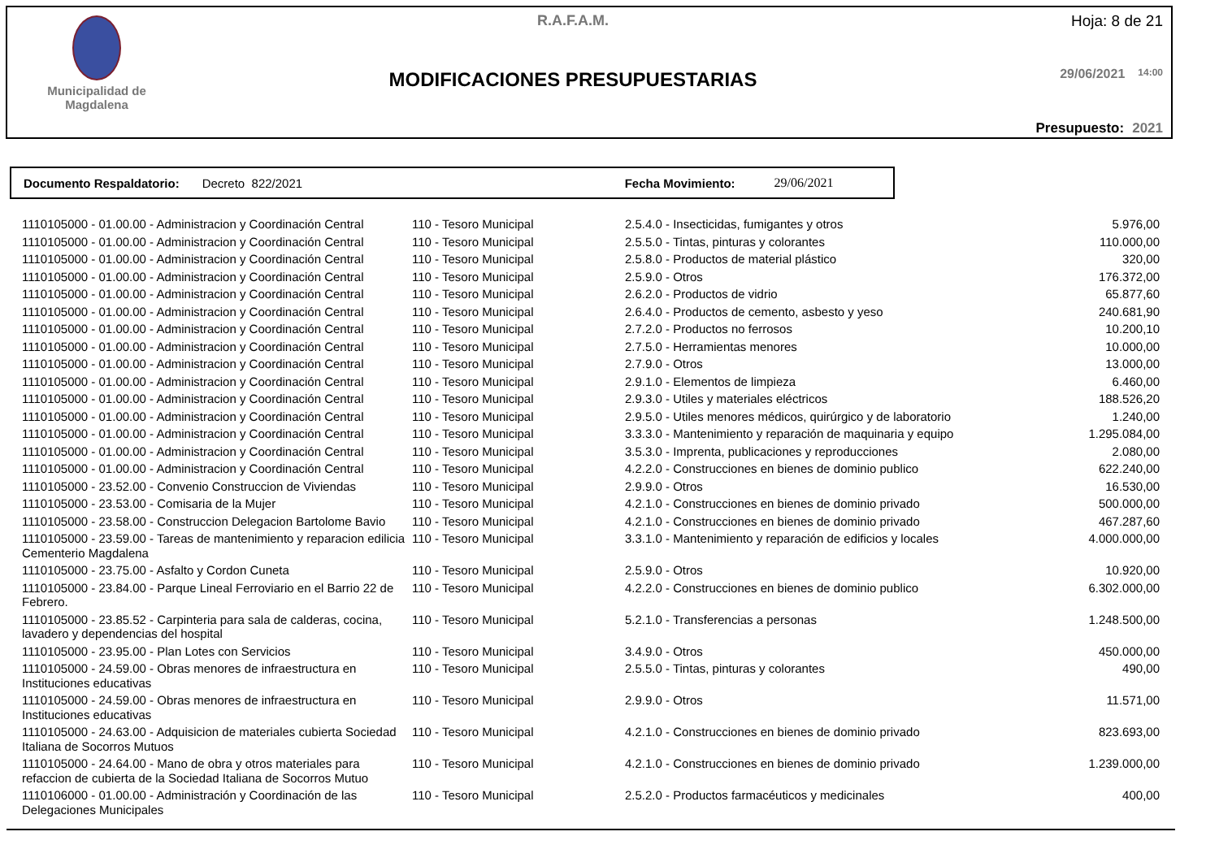Municipalidad de
Magdalena
R.A.F.A.M.
MODIFICACIONES PRESUPUESTARIAS
Hoja: 8 de 21
29/06/2021 14:00
Presupuesto: 2021
Documento Respaldatorio: Decreto 822/2021 Fecha Movimiento: 29/06/2021
| 1110105000 - 01.00.00 - Administracion y Coordinación Central | 110 - Tesoro Municipal | 2.5.4.0 - Insecticidas, fumigantes y otros | 5.976,00 |
| 1110105000 - 01.00.00 - Administracion y Coordinación Central | 110 - Tesoro Municipal | 2.5.5.0 - Tintas, pinturas y colorantes | 110.000,00 |
| 1110105000 - 01.00.00 - Administracion y Coordinación Central | 110 - Tesoro Municipal | 2.5.8.0 - Productos de material plástico | 320,00 |
| 1110105000 - 01.00.00 - Administracion y Coordinación Central | 110 - Tesoro Municipal | 2.5.9.0 - Otros | 176.372,00 |
| 1110105000 - 01.00.00 - Administracion y Coordinación Central | 110 - Tesoro Municipal | 2.6.2.0 - Productos de vidrio | 65.877,60 |
| 1110105000 - 01.00.00 - Administracion y Coordinación Central | 110 - Tesoro Municipal | 2.6.4.0 - Productos de cemento, asbesto y yeso | 240.681,90 |
| 1110105000 - 01.00.00 - Administracion y Coordinación Central | 110 - Tesoro Municipal | 2.7.2.0 - Productos no ferrosos | 10.200,10 |
| 1110105000 - 01.00.00 - Administracion y Coordinación Central | 110 - Tesoro Municipal | 2.7.5.0 - Herramientas menores | 10.000,00 |
| 1110105000 - 01.00.00 - Administracion y Coordinación Central | 110 - Tesoro Municipal | 2.7.9.0 - Otros | 13.000,00 |
| 1110105000 - 01.00.00 - Administracion y Coordinación Central | 110 - Tesoro Municipal | 2.9.1.0 - Elementos de limpieza | 6.460,00 |
| 1110105000 - 01.00.00 - Administracion y Coordinación Central | 110 - Tesoro Municipal | 2.9.3.0 - Utiles y materiales eléctricos | 188.526,20 |
| 1110105000 - 01.00.00 - Administracion y Coordinación Central | 110 - Tesoro Municipal | 2.9.5.0 - Utiles menores médicos, quirúrgico y de laboratorio | 1.240,00 |
| 1110105000 - 01.00.00 - Administracion y Coordinación Central | 110 - Tesoro Municipal | 3.3.3.0 - Mantenimiento y reparación de maquinaria y equipo | 1.295.084,00 |
| 1110105000 - 01.00.00 - Administracion y Coordinación Central | 110 - Tesoro Municipal | 3.5.3.0 - Imprenta, publicaciones y reproducciones | 2.080,00 |
| 1110105000 - 01.00.00 - Administracion y Coordinación Central | 110 - Tesoro Municipal | 4.2.2.0 - Construcciones en bienes de dominio publico | 622.240,00 |
| 1110105000 - 23.52.00 - Convenio Construccion de Viviendas | 110 - Tesoro Municipal | 2.9.9.0 - Otros | 16.530,00 |
| 1110105000 - 23.53.00 - Comisaria de la Mujer | 110 - Tesoro Municipal | 4.2.1.0 - Construcciones en bienes de dominio privado | 500.000,00 |
| 1110105000 - 23.58.00 - Construccion Delegacion Bartolome Bavio | 110 - Tesoro Municipal | 4.2.1.0 - Construcciones en bienes de dominio privado | 467.287,60 |
| 1110105000 - 23.59.00 - Tareas de mantenimiento y reparacion edilicia Cementerio Magdalena | 110 - Tesoro Municipal | 3.3.1.0 - Mantenimiento y reparación de edificios y locales | 4.000.000,00 |
| 1110105000 - 23.75.00 - Asfalto y Cordon Cuneta | 110 - Tesoro Municipal | 2.5.9.0 - Otros | 10.920,00 |
| 1110105000 - 23.84.00 - Parque Lineal Ferroviario en el Barrio 22 de Febrero. | 110 - Tesoro Municipal | 4.2.2.0 - Construcciones en bienes de dominio publico | 6.302.000,00 |
| 1110105000 - 23.85.52 - Carpinteria para sala de calderas, cocina, lavadero y dependencias del hospital | 110 - Tesoro Municipal | 5.2.1.0 - Transferencias a personas | 1.248.500,00 |
| 1110105000 - 23.95.00 - Plan Lotes con Servicios | 110 - Tesoro Municipal | 3.4.9.0 - Otros | 450.000,00 |
| 1110105000 - 24.59.00 - Obras menores de infraestructura en Instituciones educativas | 110 - Tesoro Municipal | 2.5.5.0 - Tintas, pinturas y colorantes | 490,00 |
| 1110105000 - 24.59.00 - Obras menores de infraestructura en Instituciones educativas | 110 - Tesoro Municipal | 2.9.9.0 - Otros | 11.571,00 |
| 1110105000 - 24.63.00 - Adquisicion de materiales cubierta Sociedad Italiana de Socorros Mutuos | 110 - Tesoro Municipal | 4.2.1.0 - Construcciones en bienes de dominio privado | 823.693,00 |
| 1110105000 - 24.64.00 - Mano de obra y otros materiales para refaccion de cubierta de la Sociedad Italiana de Socorros Mutuo | 110 - Tesoro Municipal | 4.2.1.0 - Construcciones en bienes de dominio privado | 1.239.000,00 |
| 1110106000 - 01.00.00 - Administración y Coordinación de las Delegaciones Municipales | 110 - Tesoro Municipal | 2.5.2.0 - Productos farmacéuticos y medicinales | 400,00 |